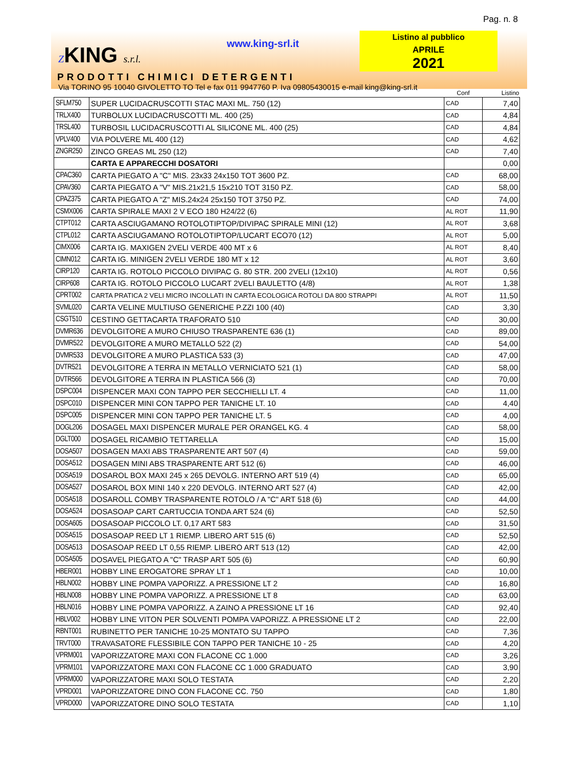Pag. n. 8
ZKING s.r.l.
www.king-srl.it
Listino al pubblico
APRILE
2021
PRODOTTI CHIMICI DETERGENTI
Via TORINO 95 10040 GIVOLETTO TO Tel e fax 011 9947760 P. Iva 09805430015 e-mail king@king-srl.it
| | | Conf | Listino |
| --- | --- | --- | --- |
| SFLM750 | SUPER LUCIDACRUSCOTTI STAC MAXI ML. 750 (12) | CAD | 7,40 |
| TRLX400 | TURBOLUX LUCIDACRUSCOTTI ML. 400 (25) | CAD | 4,84 |
| TRSL400 | TURBOSIL LUCIDACRUSCOTTI AL SILICONE ML. 400 (25) | CAD | 4,84 |
| VPLV400 | VIA POLVERE ML 400 (12) | CAD | 4,62 |
| ZNGR250 | ZINCO GREAS ML 250 (12) | CAD | 7,40 |
| | CARTA E APPARECCHI DOSATORI | | 0,00 |
| CPAC360 | CARTA PIEGATO A "C" MIS. 23x33 24x150 TOT 3600 PZ. | CAD | 68,00 |
| CPAV360 | CARTA PIEGATO A "V" MIS.21x21,5 15x210 TOT 3150 PZ. | CAD | 58,00 |
| CPAZ375 | CARTA PIEGATO A "Z" MIS.24x24 25x150 TOT 3750 PZ. | CAD | 74,00 |
| CSMX006 | CARTA SPIRALE MAXI 2 V ECO 180 H24/22 (6) | AL ROT | 11,90 |
| CTPT012 | CARTA ASCIUGAMANO ROTOLOTIPTOP/DIVIPAC SPIRALE MINI (12) | AL ROT | 3,68 |
| CTPL012 | CARTA ASCIUGAMANO ROTOLOTIPTOP/LUCART ECO70 (12) | AL ROT | 5,00 |
| CIMX006 | CARTA IG. MAXIGEN 2VELI VERDE 400 MT x 6 | AL ROT | 8,40 |
| CIMN012 | CARTA IG. MINIGEN 2VELI VERDE 180 MT x 12 | AL ROT | 3,60 |
| CIRP120 | CARTA IG. ROTOLO PICCOLO DIVIPAC G. 80 STR. 200 2VELI (12x10) | AL ROT | 0,56 |
| CIRP608 | CARTA IG. ROTOLO PICCOLO LUCART 2VELI BAULETTO (4/8) | AL ROT | 1,38 |
| CPRT002 | CARTA PRATICA 2 VELI MICRO INCOLLATI IN CARTA ECOLOGICA ROTOLI DA 800 STRAPPI | AL ROT | 11,50 |
| SVML020 | CARTA VELINE MULTIUSO GENERICHE P.ZZI 100 (40) | CAD | 3,30 |
| CSGT510 | CESTINO GETTACARTA TRAFORATO 510 | CAD | 30,00 |
| DVMR636 | DEVOLGITORE A MURO CHIUSO TRASPARENTE 636 (1) | CAD | 89,00 |
| DVMR522 | DEVOLGITORE A MURO METALLO 522 (2) | CAD | 54,00 |
| DVMR533 | DEVOLGITORE A MURO PLASTICA 533 (3) | CAD | 47,00 |
| DVTR521 | DEVOLGITORE A TERRA IN METALLO VERNICIATO 521 (1) | CAD | 58,00 |
| DVTR566 | DEVOLGITORE A TERRA IN PLASTICA 566 (3) | CAD | 70,00 |
| DSPC004 | DISPENCER MAXI CON TAPPO PER SECCHIELLI LT. 4 | CAD | 11,00 |
| DSPC010 | DISPENCER MINI CON TAPPO PER TANICHE LT. 10 | CAD | 4,40 |
| DSPC005 | DISPENCER MINI CON TAPPO PER TANICHE LT. 5 | CAD | 4,00 |
| DOGL206 | DOSAGEL MAXI DISPENCER MURALE PER ORANGEL KG. 4 | CAD | 58,00 |
| DGLT000 | DOSAGEL RICAMBIO TETTARELLA | CAD | 15,00 |
| DOSA507 | DOSAGEN MAXI ABS TRASPARENTE ART 507 (4) | CAD | 59,00 |
| DOSA512 | DOSAGEN MINI ABS TRASPARENTE ART 512 (6) | CAD | 46,00 |
| DOSA519 | DOSAROL BOX MAXI 245 x 265 DEVOLG. INTERNO ART 519 (4) | CAD | 65,00 |
| DOSA527 | DOSAROL BOX MINI 140 x 220 DEVOLG. INTERNO ART 527 (4) | CAD | 42,00 |
| DOSA518 | DOSAROLL COMBY TRASPARENTE ROTOLO / A "C" ART 518 (6) | CAD | 44,00 |
| DOSA524 | DOSASOAP CART CARTUCCIA TONDA ART 524 (6) | CAD | 52,50 |
| DOSA605 | DOSASOAP PICCOLO LT. 0,17 ART 583 | CAD | 31,50 |
| DOSA515 | DOSASOAP REED LT 1 RIEMP. LIBERO ART 515 (6) | CAD | 52,50 |
| DOSA513 | DOSASOAP REED LT 0,55 RIEMP. LIBERO ART 513 (12) | CAD | 42,00 |
| DOSA505 | DOSAVEL PIEGATO A "C" TRASP ART 505 (6) | CAD | 60,90 |
| HBER001 | HOBBY LINE EROGATORE SPRAY LT 1 | CAD | 10,00 |
| HBLN002 | HOBBY LINE POMPA VAPORIZZ. A PRESSIONE LT 2 | CAD | 16,80 |
| HBLN008 | HOBBY LINE POMPA VAPORIZZ. A PRESSIONE LT 8 | CAD | 63,00 |
| HBLN016 | HOBBY LINE POMPA VAPORIZZ. A ZAINO A PRESSIONE LT 16 | CAD | 92,40 |
| HBLV002 | HOBBY LINE VITON PER SOLVENTI POMPA VAPORIZZ. A PRESSIONE LT 2 | CAD | 22,00 |
| RBNT001 | RUBINETTO PER TANICHE 10-25 MONTATO SU TAPPO | CAD | 7,36 |
| TRVT000 | TRAVASATORE FLESSIBILE CON TAPPO PER TANICHE 10 - 25 | CAD | 4,20 |
| VPRM001 | VAPORIZZATORE MAXI CON FLACONE CC 1.000 | CAD | 3,26 |
| VPRM101 | VAPORIZZATORE MAXI CON FLACONE CC 1.000 GRADUATO | CAD | 3,90 |
| VPRM000 | VAPORIZZATORE MAXI SOLO TESTATA | CAD | 2,20 |
| VPRD001 | VAPORIZZATORE DINO CON FLACONE CC. 750 | CAD | 1,80 |
| VPRD000 | VAPORIZZATORE DINO SOLO TESTATA | CAD | 1,10 |